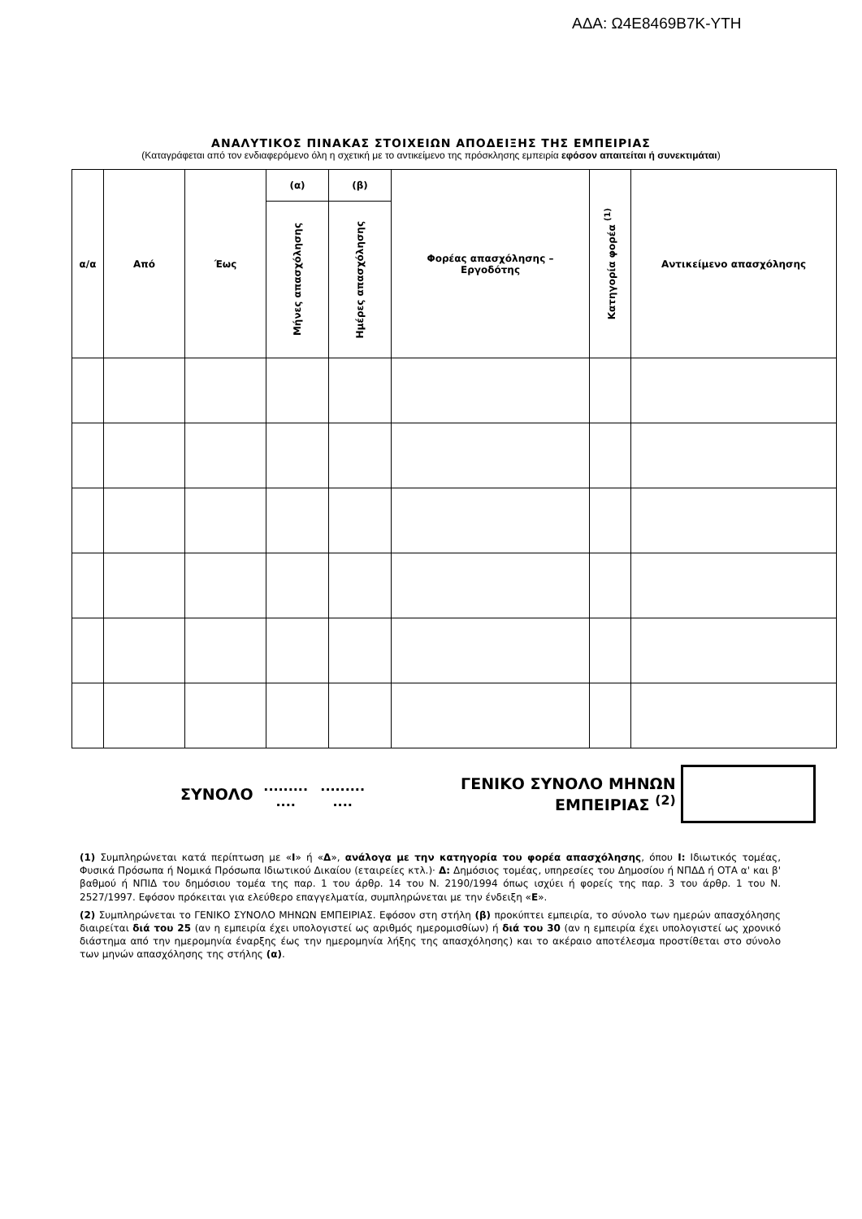ΑΔΑ: Ω4Ε8469Β7Κ-ΥΤΗ
ΑΝΑΛΥΤΙΚΟΣ ΠΙΝΑΚΑΣ ΣΤΟΙΧΕΙΩΝ ΑΠΟΔΕΙΞΗΣ ΤΗΣ ΕΜΠΕΙΡΙΑΣ
(Καταγράφεται από τον ενδιαφερόμενο όλη η σχετική με το αντικείμενο της πρόσκλησης εμπειρία εφόσον απαιτείται ή συνεκτιμάται)
| α/α | Από | Έως | (α) | (β) | Φορέας απασχόλησης – Εργοδότης | Κατηγορία φορέα <sup>(1)</sup> | Αντικείμενο απασχόλησης |
| --- | --- | --- | --- | --- | --- | --- | --- |
| | | | Μήνες απασχόλησης | Ημέρες απασχόλησης | | | |
ΣΥΝΟΛΟ.........
.............
.... ΓΕΝΙΚΟ ΣΥΝΟΛΟ ΜΗΝΩΝ ΕΜΠΕΙΡΙΑΣ <sup>(2)</sup>
(1) Συμπληρώνεται κατά περίπτωση με «Ι» ή «Δ», ανάλογα με την κατηγορία του φορέα απασχόλησης, όπου Ι: Ιδιωτικός τομέας, Φυσικά Πρόσωπα ή Νομικά Πρόσωπα Ιδιωτικού Δικαίου (εταιρείες κτλ.)· Δ: Δημόσιος τομέας, υπηρεσίες του Δημοσίου ή ΝΠΔΔ ή ΟΤΑ α' και β' βαθμού ή ΝΠΙΔ του δημόσιου τομέα της παρ. 1 του άρθρ. 14 του Ν. 2190/1994 όπως ισχύει ή φορείς της παρ. 3 του άρθρ. 1 του Ν. 2527/1997. Εφόσον πρόκειται για ελεύθερο επαγγελματία, συμπληρώνεται με την ένδειξη «Ε».
(2) Συμπληρώνεται το ΓΕΝΙΚΟ ΣΥΝΟΛΟ ΜΗΝΩΝ ΕΜΠΕΙΡΙΑΣ. Εφόσον στη στήλη (β) προκύπτει εμπειρία, το σύνολο των ημερών απασχόλησης διαιρείται διά του 25 (αν η εμπειρία έχει υπολογιστεί ως αριθμός ημερομισθίων) ή διά του 30 (αν η εμπειρία έχει υπολογιστεί ως χρονικό διάστημα από την ημερομηνία έναρξης έως την ημερομηνία λήξης της απασχόλησης) και το ακέραιο αποτέλεσμα προστίθεται στο σύνολο των μηνών απασχόλησης της στήλης (α).